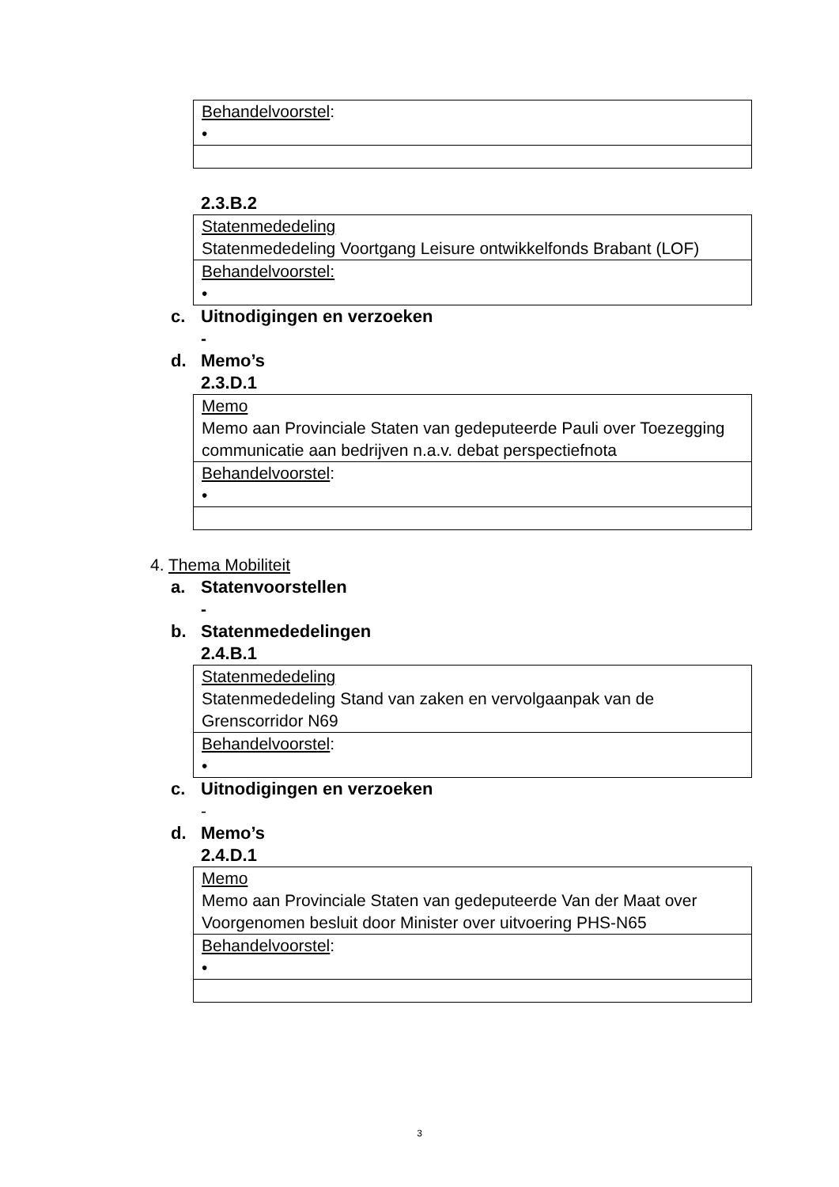| Behandelvoorstel : • |
2.3.B.2
| Statenmededeling Statenmededeling Voortgang Leisure ontwikkelfonds Brabant (LOF) |
| Behandelvoorstel: • |
c. Uitnodigingen en verzoeken
-
d. Memo’s
2.3.D.1
| Memo Memo aan Provinciale Staten van gedeputeerde Pauli over Toezegging communicatie aan bedrijven n.a.v. debat perspectiefnota |
| Behandelvoorstel : • |
4. Thema Mobiliteit
a. Statenvoorstellen
-
b. Statenmededelingen
2.4.B.1
| Statenmededeling Statenmededeling Stand van zaken en vervolgaanpak van de Grenscorridor N69 |
| Behandelvoorstel : • |
c. Uitnodigingen en verzoeken
-
d. Memo’s
2.4.D.1
| Memo Memo aan Provinciale Staten van gedeputeerde Van der Maat over Voorgenomen besluit door Minister over uitvoering PHS-N65 |
| Behandelvoorstel : • |
3